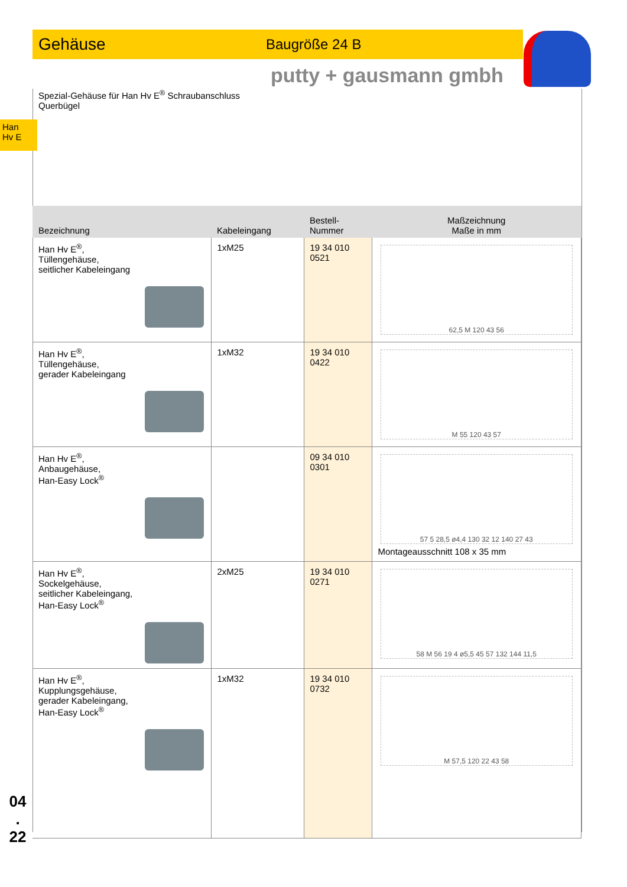Gehäuse Baugröße 24 B
putty + gausmann gmbh
Han
Hv E
Spezial-Gehäuse für Han Hv E<sup>®</sup> Schraubanschluss
Querbügel
| Bezeichnung | Kabeleingang | Bestell-Nummer | Maßzeichnung Maße in mm |
| --- | --- | --- | --- |
| Han Hv E<sup>®</sup>, Tüllengehäuse, seitlicher Kabeleingang | 1xM25 | 19 34 010 0521 | 62,5 M 120 43 56 |
| Han Hv E<sup>®</sup>, Tüllengehäuse, gerader Kabeleingang | 1xM32 | 19 34 010 0422 | M 55 120 43 57 |
| Han Hv E<sup>®</sup>, Anbaugehäuse, Han-Easy Lock<sup>®</sup> | | 09 34 010 0301 | 57 5 28,5 ø4,4 130 32 12 140 27 43 Montageausschnitt 108 x 35 mm |
| Han Hv E<sup>®</sup>, Sockelgehäuse, seitlicher Kabeleingang, Han-Easy Lock<sup>®</sup> | 2xM25 | 19 34 010 0271 | 58 M 56 19 4 ø5,5 45 57 132 144 11,5 |
| Han Hv E<sup>®</sup>, Kupplungsgehäuse, gerader Kabeleingang, Han-Easy Lock<sup>®</sup> | 1xM32 | 19 34 010 0732 | M 57,5 120 22 43 58 |
04
.
22